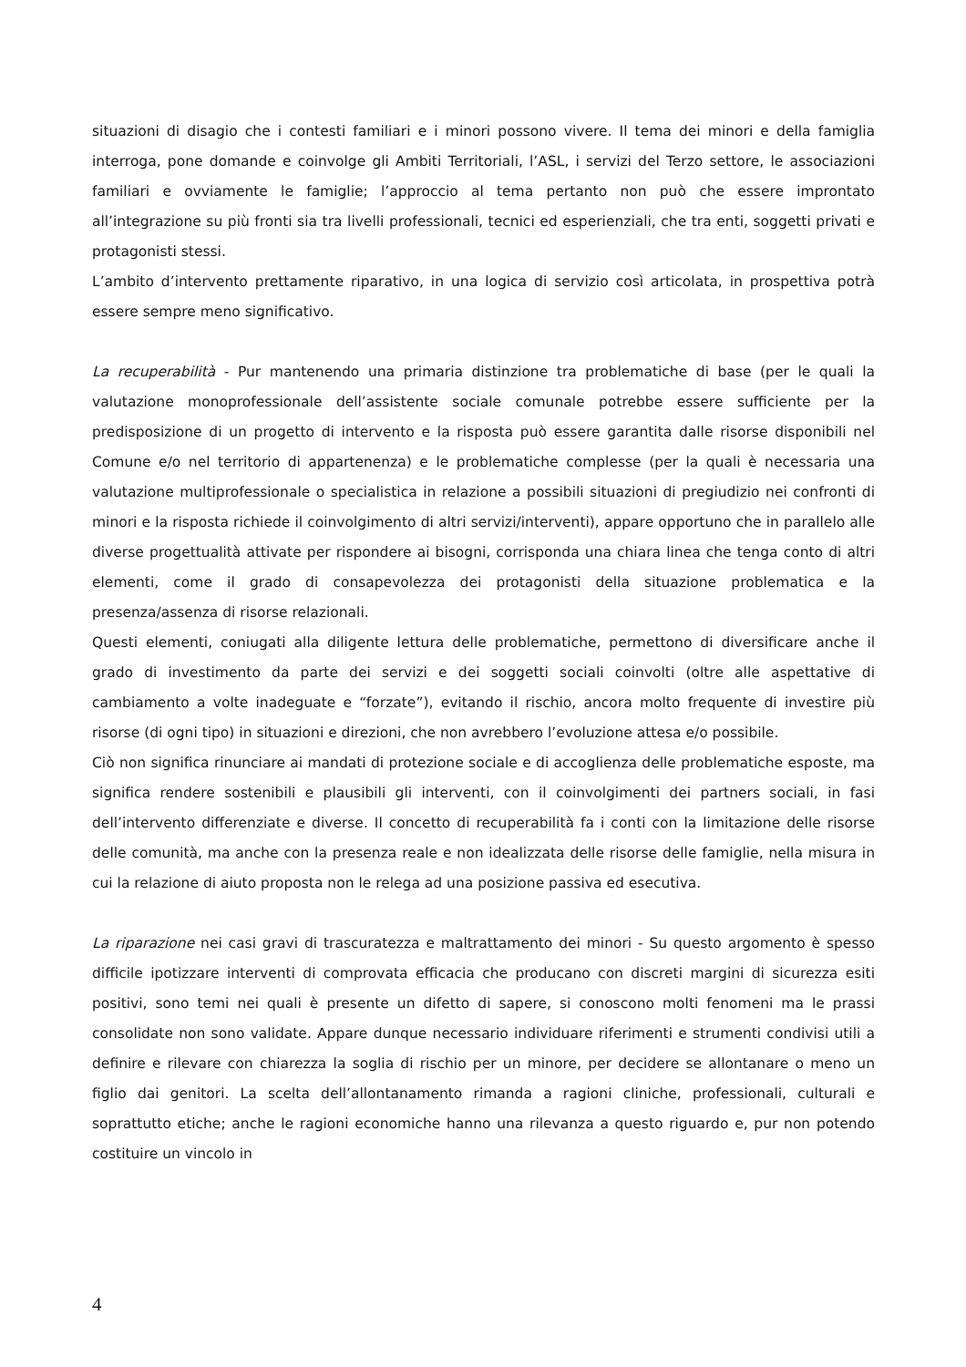situazioni di disagio che i contesti familiari e i minori possono vivere. Il tema dei minori e della famiglia interroga, pone domande e coinvolge gli Ambiti Territoriali, l’ASL, i servizi del Terzo settore, le associazioni familiari e ovviamente le famiglie; l’approccio al tema pertanto non può che essere improntato all’integrazione su più fronti sia tra livelli professionali, tecnici ed esperienziali, che tra enti, soggetti privati e protagonisti stessi.
L’ambito d’intervento prettamente riparativo, in una logica di servizio così articolata, in prospettiva potrà essere sempre meno significativo.
La recuperabilità - Pur mantenendo una primaria distinzione tra problematiche di base (per le quali la valutazione monoprofessionale dell’assistente sociale comunale potrebbe essere sufficiente per la predisposizione di un progetto di intervento e la risposta può essere garantita dalle risorse disponibili nel Comune e/o nel territorio di appartenenza) e le problematiche complesse (per la quali è necessaria una valutazione multiprofessionale o specialistica in relazione a possibili situazioni di pregiudizio nei confronti di minori e la risposta richiede il coinvolgimento di altri servizi/interventi), appare opportuno che in parallelo alle diverse progettualità attivate per rispondere ai bisogni, corrisponda una chiara linea che tenga conto di altri elementi, come il grado di consapevolezza dei protagonisti della situazione problematica e la presenza/assenza di risorse relazionali.
Questi elementi, coniugati alla diligente lettura delle problematiche, permettono di diversificare anche il grado di investimento da parte dei servizi e dei soggetti sociali coinvolti (oltre alle aspettative di cambiamento a volte inadeguate e “forzate”), evitando il rischio, ancora molto frequente di investire più risorse (di ogni tipo) in situazioni e direzioni, che non avrebbero l’evoluzione attesa e/o possibile.
Ciò non significa rinunciare ai mandati di protezione sociale e di accoglienza delle problematiche esposte, ma significa rendere sostenibili e plausibili gli interventi, con il coinvolgimenti dei partners sociali, in fasi dell’intervento differenziate e diverse. Il concetto di recuperabilità fa i conti con la limitazione delle risorse delle comunità, ma anche con la presenza reale e non idealizzata delle risorse delle famiglie, nella misura in cui la relazione di aiuto proposta non le relega ad una posizione passiva ed esecutiva.
La riparazione nei casi gravi di trascuratezza e maltrattamento dei minori - Su questo argomento è spesso difficile ipotizzare interventi di comprovata efficacia che producano con discreti margini di sicurezza esiti positivi, sono temi nei quali è presente un difetto di sapere, si conoscono molti fenomeni ma le prassi consolidate non sono validate. Appare dunque necessario individuare riferimenti e strumenti condivisi utili a definire e rilevare con chiarezza la soglia di rischio per un minore, per decidere se allontanare o meno un figlio dai genitori. La scelta dell’allontanamento rimanda a ragioni cliniche, professionali, culturali e soprattutto etiche; anche le ragioni economiche hanno una rilevanza a questo riguardo e, pur non potendo costituire un vincolo in
4